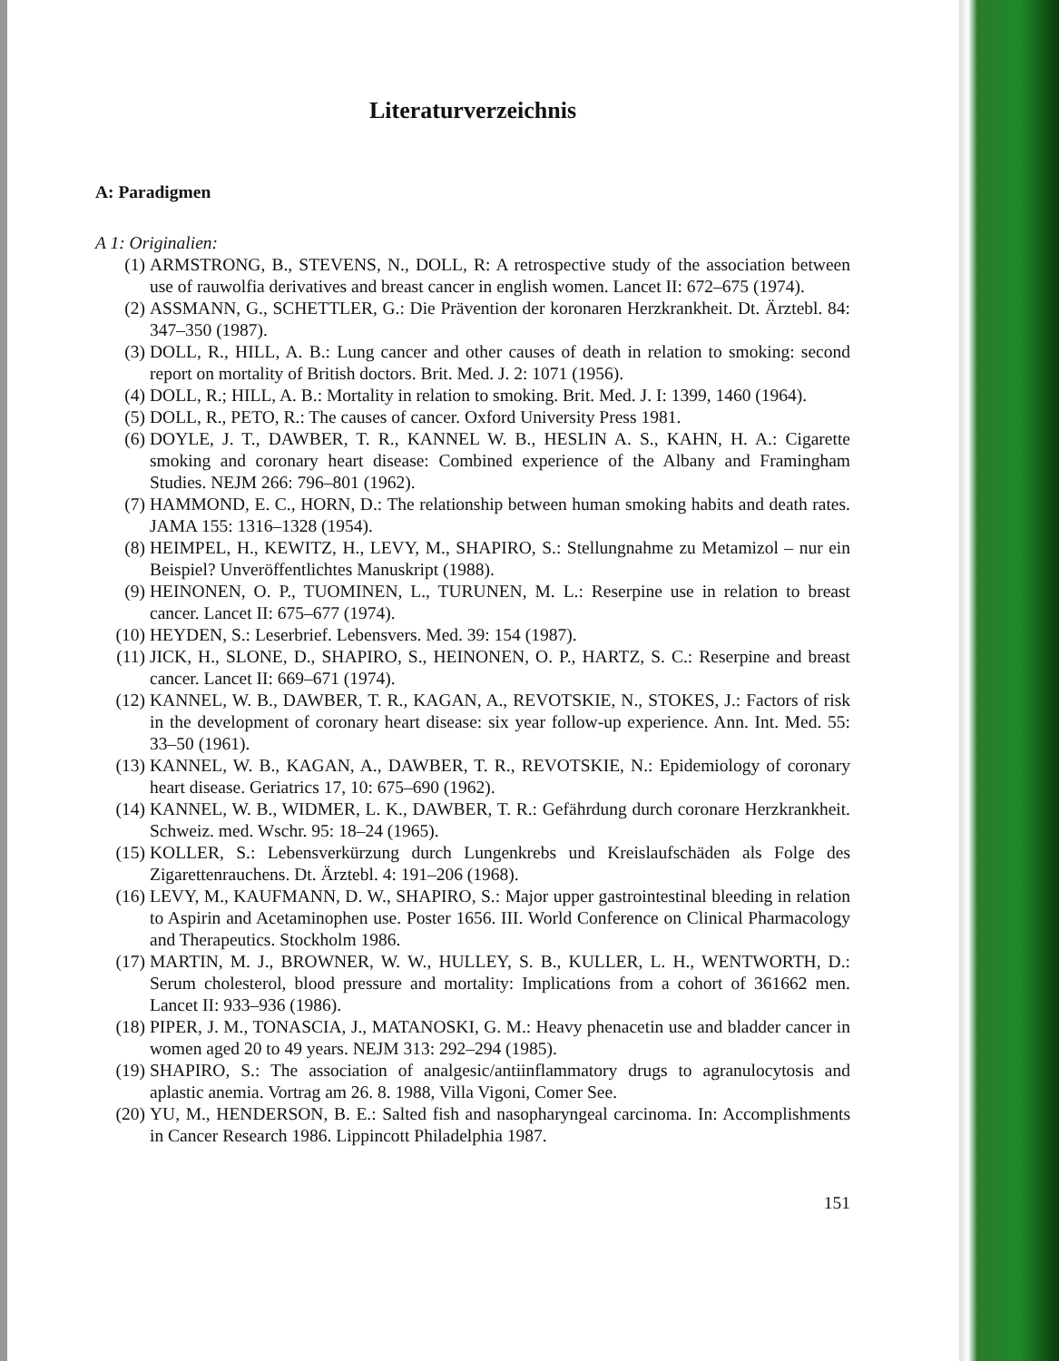Literaturverzeichnis
A: Paradigmen
A 1: Originalien:
(1) ARMSTRONG, B., STEVENS, N., DOLL, R: A retrospective study of the association between use of rauwolfia derivatives and breast cancer in english women. Lancet II: 672–675 (1974).
(2) ASSMANN, G., SCHETTLER, G.: Die Prävention der koronaren Herzkrankheit. Dt. Ärztebl. 84: 347–350 (1987).
(3) DOLL, R., HILL, A. B.: Lung cancer and other causes of death in relation to smoking: second report on mortality of British doctors. Brit. Med. J. 2: 1071 (1956).
(4) DOLL, R.; HILL, A. B.: Mortality in relation to smoking. Brit. Med. J. I: 1399, 1460 (1964).
(5) DOLL, R., PETO, R.: The causes of cancer. Oxford University Press 1981.
(6) DOYLE, J. T., DAWBER, T. R., KANNEL W. B., HESLIN A. S., KAHN, H. A.: Cigarette smoking and coronary heart disease: Combined experience of the Albany and Framingham Studies. NEJM 266: 796–801 (1962).
(7) HAMMOND, E. C., HORN, D.: The relationship between human smoking habits and death rates. JAMA 155: 1316–1328 (1954).
(8) HEIMPEL, H., KEWITZ, H., LEVY, M., SHAPIRO, S.: Stellungnahme zu Metamizol – nur ein Beispiel? Unveröffentlichtes Manuskript (1988).
(9) HEINONEN, O. P., TUOMINEN, L., TURUNEN, M. L.: Reserpine use in relation to breast cancer. Lancet II: 675–677 (1974).
(10) HEYDEN, S.: Leserbrief. Lebensvers. Med. 39: 154 (1987).
(11) JICK, H., SLONE, D., SHAPIRO, S., HEINONEN, O. P., HARTZ, S. C.: Reserpine and breast cancer. Lancet II: 669–671 (1974).
(12) KANNEL, W. B., DAWBER, T. R., KAGAN, A., REVOTSKIE, N., STOKES, J.: Factors of risk in the development of coronary heart disease: six year follow-up experience. Ann. Int. Med. 55: 33–50 (1961).
(13) KANNEL, W. B., KAGAN, A., DAWBER, T. R., REVOTSKIE, N.: Epidemiology of coronary heart disease. Geriatrics 17, 10: 675–690 (1962).
(14) KANNEL, W. B., WIDMER, L. K., DAWBER, T. R.: Gefährdung durch coronare Herzkrankheit. Schweiz. med. Wschr. 95: 18–24 (1965).
(15) KOLLER, S.: Lebensverkürzung durch Lungenkrebs und Kreislaufschäden als Folge des Zigarettenrauchens. Dt. Ärztebl. 4: 191–206 (1968).
(16) LEVY, M., KAUFMANN, D. W., SHAPIRO, S.: Major upper gastrointestinal bleeding in relation to Aspirin and Acetaminophen use. Poster 1656. III. World Conference on Clinical Pharmacology and Therapeutics. Stockholm 1986.
(17) MARTIN, M. J., BROWNER, W. W., HULLEY, S. B., KULLER, L. H., WENTWORTH, D.: Serum cholesterol, blood pressure and mortality: Implications from a cohort of 361662 men. Lancet II: 933–936 (1986).
(18) PIPER, J. M., TONASCIA, J., MATANOSKI, G. M.: Heavy phenacetin use and bladder cancer in women aged 20 to 49 years. NEJM 313: 292–294 (1985).
(19) SHAPIRO, S.: The association of analgesic/antiinflammatory drugs to agranulocytosis and aplastic anemia. Vortrag am 26. 8. 1988, Villa Vigoni, Comer See.
(20) YU, M., HENDERSON, B. E.: Salted fish and nasopharyngeal carcinoma. In: Accomplishments in Cancer Research 1986. Lippincott Philadelphia 1987.
151